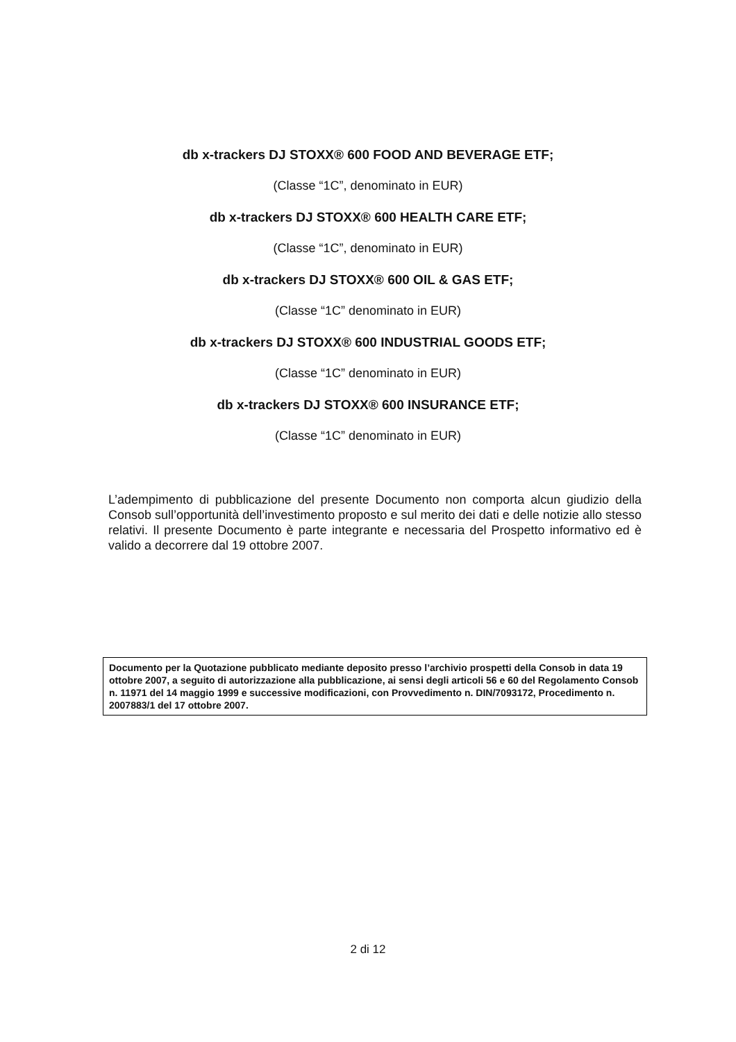db x-trackers DJ STOXX® 600 FOOD AND BEVERAGE ETF;
(Classe “1C”, denominato in EUR)
db x-trackers DJ STOXX® 600 HEALTH CARE ETF;
(Classe “1C”, denominato in EUR)
db x-trackers DJ STOXX® 600 OIL & GAS ETF;
(Classe “1C” denominato in EUR)
db x-trackers DJ STOXX® 600 INDUSTRIAL GOODS ETF;
(Classe “1C” denominato in EUR)
db x-trackers DJ STOXX® 600 INSURANCE ETF;
(Classe “1C” denominato in EUR)
L’adempimento di pubblicazione del presente Documento non comporta alcun giudizio della Consob sull’opportunità dell’investimento proposto e sul merito dei dati e delle notizie allo stesso relativi. Il presente Documento è parte integrante e necessaria del Prospetto informativo ed è valido a decorrere dal 19 ottobre 2007.
Documento per la Quotazione pubblicato mediante deposito presso l’archivio prospetti della Consob in data 19 ottobre 2007, a seguito di autorizzazione alla pubblicazione, ai sensi degli articoli 56 e 60 del Regolamento Consob n. 11971 del 14 maggio 1999 e successive modificazioni, con Provvedimento n. DIN/7093172, Procedimento n. 2007883/1 del 17 ottobre 2007.
2 di 12